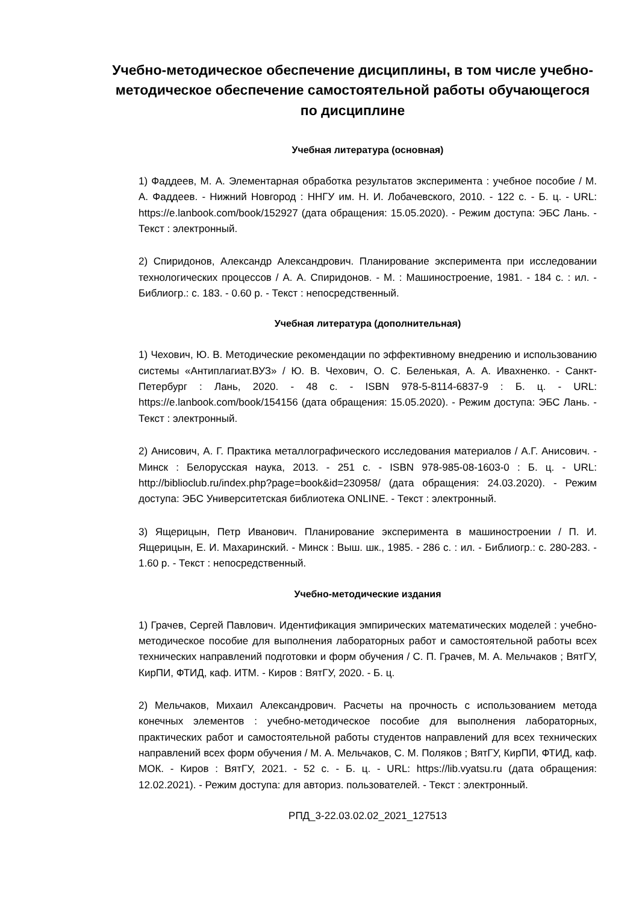Учебно-методическое обеспечение дисциплины, в том числе учебно-методическое обеспечение самостоятельной работы обучающегося по дисциплине
Учебная литература (основная)
1) Фаддеев, М. А. Элементарная обработка результатов эксперимента : учебное пособие / М. А. Фаддеев. - Нижний Новгород : ННГУ им. Н. И. Лобачевского, 2010. - 122 с. - Б. ц. - URL: https://e.lanbook.com/book/152927 (дата обращения: 15.05.2020). - Режим доступа: ЭБС Лань. - Текст : электронный.
2) Спиридонов, Александр Александрович. Планирование эксперимента при исследовании технологических процессов / А. А. Спиридонов. - М. : Машиностроение, 1981. - 184 с. : ил. - Библиогр.: с. 183. - 0.60 р. - Текст : непосредственный.
Учебная литература (дополнительная)
1) Чехович, Ю. В. Методические рекомендации по эффективному внедрению и использованию системы «Антиплагиат.ВУЗ» / Ю. В. Чехович, О. С. Беленькая, А. А. Ивахненко. - Санкт-Петербург : Лань, 2020. - 48 с. - ISBN 978-5-8114-6837-9 : Б. ц. - URL: https://e.lanbook.com/book/154156 (дата обращения: 15.05.2020). - Режим доступа: ЭБС Лань. - Текст : электронный.
2) Анисович, А. Г. Практика металлографического исследования материалов / А.Г. Анисович. - Минск : Белорусская наука, 2013. - 251 с. - ISBN 978-985-08-1603-0 : Б. ц. - URL: http://biblioclub.ru/index.php?page=book&id=230958/ (дата обращения: 24.03.2020). - Режим доступа: ЭБС Университетская библиотека ONLINE. - Текст : электронный.
3) Ящерицын, Петр Иванович. Планирование эксперимента в машиностроении / П. И. Ящерицын, Е. И. Махаринский. - Минск : Выш. шк., 1985. - 286 с. : ил. - Библиогр.: с. 280-283. - 1.60 р. - Текст : непосредственный.
Учебно-методические издания
1) Грачев, Сергей Павлович. Идентификация эмпирических математических моделей : учебно-методическое пособие для выполнения лабораторных работ и самостоятельной работы всех технических направлений подготовки и форм обучения / С. П. Грачев, М. А. Мельчаков ; ВятГУ, КирПИ, ФТИД, каф. ИТМ. - Киров : ВятГУ, 2020. - Б. ц.
2) Мельчаков, Михаил Александрович. Расчеты на прочность с использованием метода конечных элементов : учебно-методическое пособие для выполнения лабораторных, практических работ и самостоятельной работы студентов направлений для всех технических направлений всех форм обучения / М. А. Мельчаков, С. М. Поляков ; ВятГУ, КирПИ, ФТИД, каф. МОК. - Киров : ВятГУ, 2021. - 52 с. - Б. ц. - URL: https://lib.vyatsu.ru (дата обращения: 12.02.2021). - Режим доступа: для авториз. пользователей. - Текст : электронный.
РПД_3-22.03.02.02_2021_127513